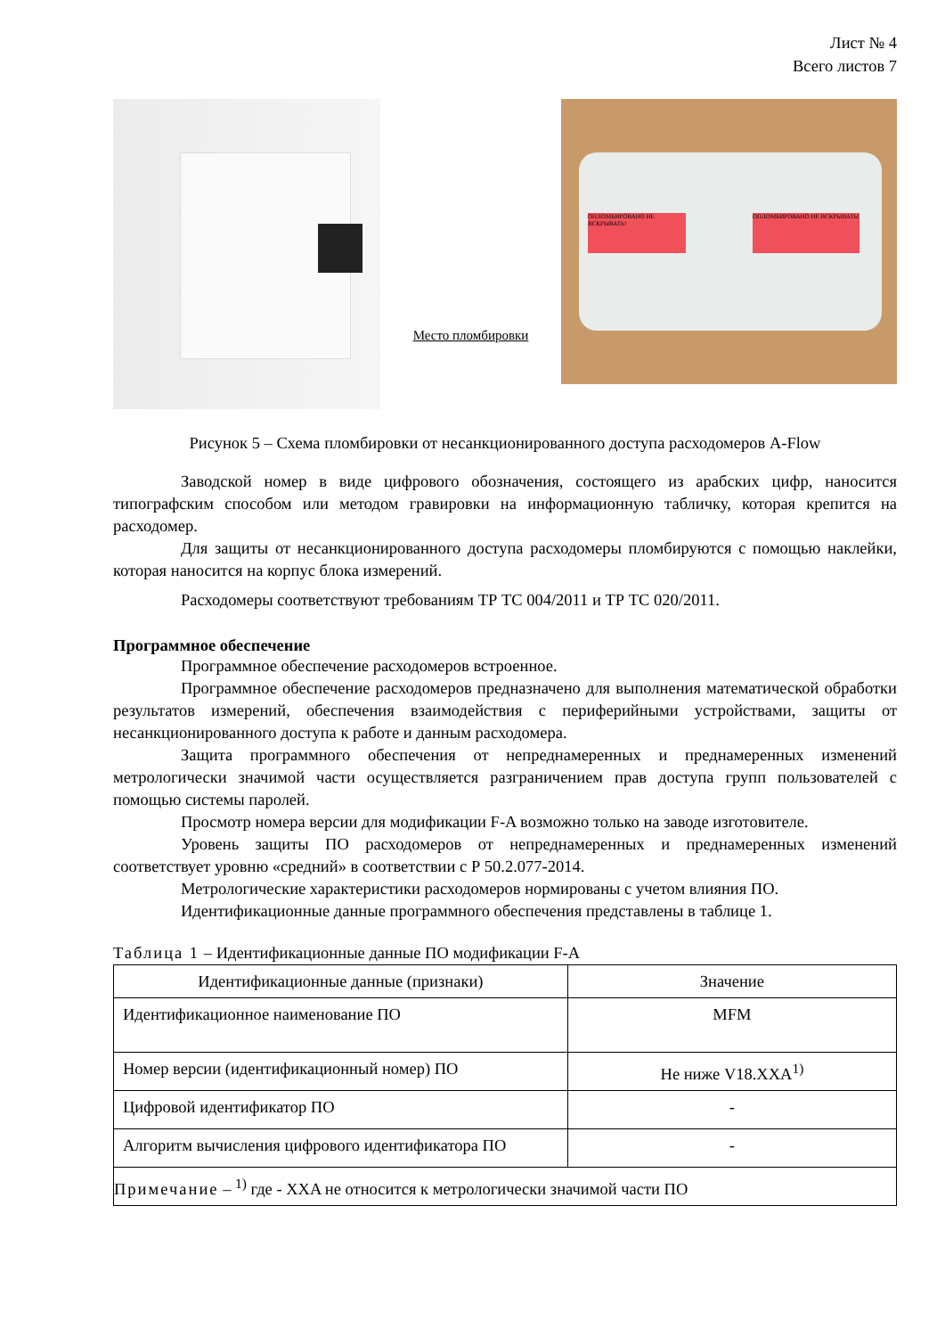Лист № 4
Всего листов 7
Место пломбировки
ОПЛОМБИРОВАНО НЕ ВСКРЫВАТЬ!
ОПЛОМБИРОВАНО НЕ ВСКРЫВАТЬ!
Рисунок 5 – Схема пломбировки от несанкционированного доступа расходомеров A-Flow
Заводской номер в виде цифрового обозначения, состоящего из арабских цифр, наносится типографским способом или методом гравировки на информационную табличку, которая крепится на расходомер.
Для защиты от несанкционированного доступа расходомеры пломбируются с помощью наклейки, которая наносится на корпус блока измерений.
Расходомеры соответствуют требованиям ТР ТС 004/2011 и ТР ТС 020/2011.
Программное обеспечение
Программное обеспечение расходомеров встроенное.
Программное обеспечение расходомеров предназначено для выполнения математической обработки результатов измерений, обеспечения взаимодействия с периферийными устройствами, защиты от несанкционированного доступа к работе и данным расходомера.
Защита программного обеспечения от непреднамеренных и преднамеренных изменений метрологически значимой части осуществляется разграничением прав доступа групп пользователей с помощью системы паролей.
Просмотр номера версии для модификации F-A возможно только на заводе изготовителе.
Уровень защиты ПО расходомеров от непреднамеренных и преднамеренных изменений соответствует уровню «средний» в соответствии с Р 50.2.077-2014.
Метрологические характеристики расходомеров нормированы с учетом влияния ПО.
Идентификационные данные программного обеспечения представлены в таблице 1.
Таблица 1 – Идентификационные данные ПО модификации F-A
| Идентификационные данные (признаки) | Значение |
| --- | --- |
| Идентификационное наименование ПО | MFM |
| Номер версии (идентификационный номер) ПО | Не ниже V18.XXA<sup>1)</sup> |
| Цифровой идентификатор ПО | - |
| Алгоритм вычисления цифрового идентификатора ПО | - |
| Примечание – <sup>1)</sup> где - XXA не относится к метрологически значимой части ПО | |